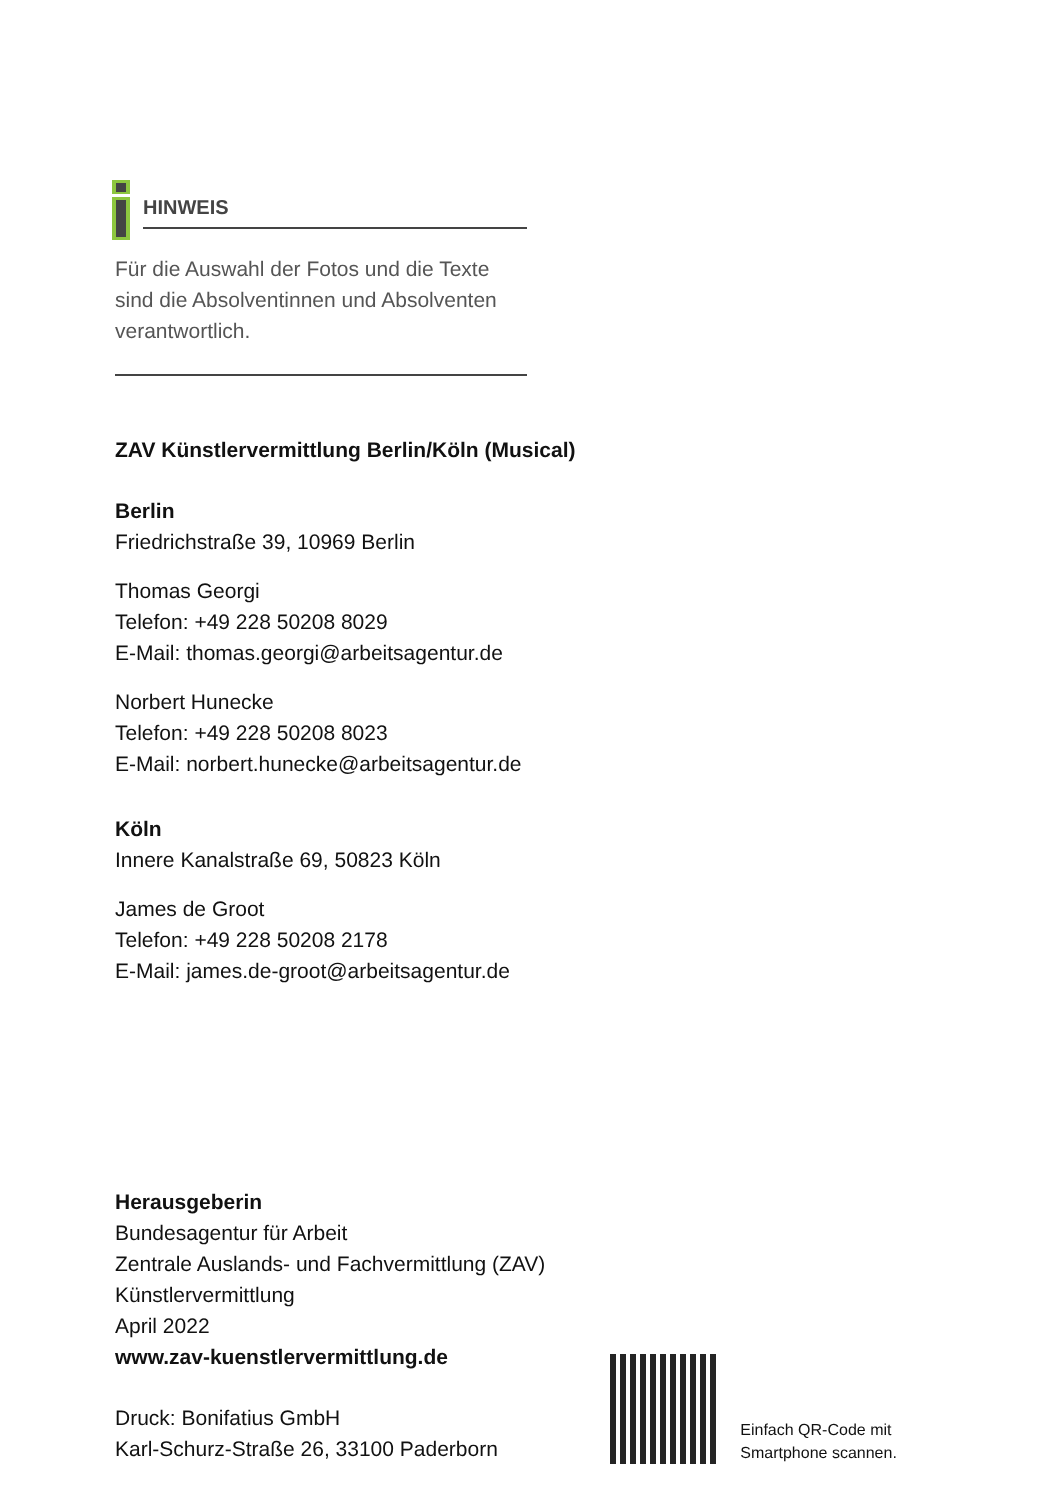HINWEIS
Für die Auswahl der Fotos und die Texte sind die Absolventinnen und Absolventen verantwortlich.
ZAV Künstlervermittlung Berlin/Köln (Musical)
Berlin
Friedrichstraße 39, 10969 Berlin
Thomas Georgi
Telefon: +49 228 50208 8029
E-Mail: thomas.georgi@arbeitsagentur.de
Norbert Hunecke
Telefon: +49 228 50208 8023
E-Mail: norbert.hunecke@arbeitsagentur.de
Köln
Innere Kanalstraße 69, 50823 Köln
James de Groot
Telefon: +49 228 50208 2178
E-Mail: james.de-groot@arbeitsagentur.de
Herausgeberin
Bundesagentur für Arbeit
Zentrale Auslands- und Fachvermittlung (ZAV)
Künstlervermittlung
April 2022
www.zav-kuenstlervermittlung.de
Druck: Bonifatius GmbH
Karl-Schurz-Straße 26, 33100 Paderborn
Einfach QR-Code mit
Smartphone scannen.